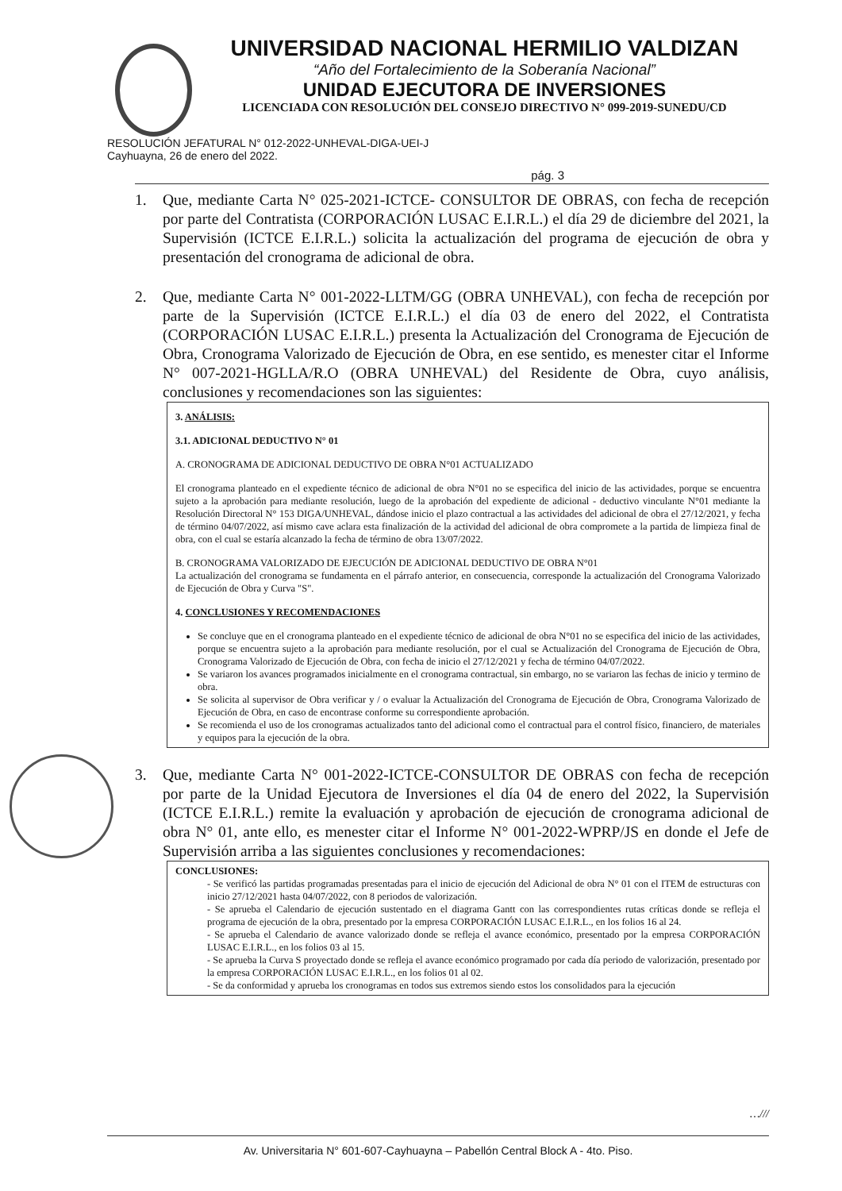UNIVERSIDAD NACIONAL HERMILIO VALDIZAN
“Año del Fortalecimiento de la Soberanía Nacional”
UNIDAD EJECUTORA DE INVERSIONES
LICENCIADA CON RESOLUCIÓN DEL CONSEJO DIRECTIVO N° 099-2019-SUNEDU/CD
RESOLUCIÓN JEFATURAL N° 012-2022-UNHEVAL-DIGA-UEI-J
Cayhuayna, 26 de enero del 2022.
pág. 3
1. Que, mediante Carta N° 025-2021-ICTCE- CONSULTOR DE OBRAS, con fecha de recepción por parte del Contratista (CORPORACIÓN LUSAC E.I.R.L.) el día 29 de diciembre del 2021, la Supervisión (ICTCE E.I.R.L.) solicita la actualización del programa de ejecución de obra y presentación del cronograma de adicional de obra.
2. Que, mediante Carta N° 001-2022-LLTM/GG (OBRA UNHEVAL), con fecha de recepción por parte de la Supervisión (ICTCE E.I.R.L.) el día 03 de enero del 2022, el Contratista (CORPORACIÓN LUSAC E.I.R.L.) presenta la Actualización del Cronograma de Ejecución de Obra, Cronograma Valorizado de Ejecución de Obra, en ese sentido, es menester citar el Informe N° 007-2021-HGLLA/R.O (OBRA UNHEVAL) del Residente de Obra, cuyo análisis, conclusiones y recomendaciones son las siguientes:
3. ANÁLISIS:
3.1. ADICIONAL DEDUCTIVO N° 01
A. CRONOGRAMA DE ADICIONAL DEDUCTIVO DE OBRA N°01 ACTUALIZADO
El cronograma planteado en el expediente técnico de adicional de obra N°01 no se especifica del inicio de las actividades, porque se encuentra sujeto a la aprobación para mediante resolución, luego de la aprobación del expediente de adicional - deductivo vinculante N°01 mediante la Resolución Directoral N° 153 DIGA/UNHEVAL, dándose inicio el plazo contractual a las actividades del adicional de obra el 27/12/2021, y fecha de término 04/07/2022, así mismo cave aclara esta finalización de la actividad del adicional de obra compromete a la partida de limpieza final de obra, con el cual se estaría alcanzado la fecha de término de obra 13/07/2022.
B. CRONOGRAMA VALORIZADO DE EJECUCIÓN DE ADICIONAL DEDUCTIVO DE OBRA N°01
La actualización del cronograma se fundamenta en el párrafo anterior, en consecuencia, corresponde la actualización del Cronograma Valorizado de Ejecución de Obra y Curva "S".
4. CONCLUSIONES Y RECOMENDACIONES
Se concluye que en el cronograma planteado en el expediente técnico de adicional de obra N°01 no se especifica del inicio de las actividades, porque se encuentra sujeto a la aprobación para mediante resolución, por el cual se Actualización del Cronograma de Ejecución de Obra, Cronograma Valorizado de Ejecución de Obra, con fecha de inicio el 27/12/2021 y fecha de término 04/07/2022.
Se variaron los avances programados inicialmente en el cronograma contractual, sin embargo, no se variaron las fechas de inicio y termino de obra.
Se solicita al supervisor de Obra verificar y / o evaluar la Actualización del Cronograma de Ejecución de Obra, Cronograma Valorizado de Ejecución de Obra, en caso de encontrase conforme su correspondiente aprobación.
Se recomienda el uso de los cronogramas actualizados tanto del adicional como el contractual para el control físico, financiero, de materiales y equipos para la ejecución de la obra.
3. Que, mediante Carta N° 001-2022-ICTCE-CONSULTOR DE OBRAS con fecha de recepción por parte de la Unidad Ejecutora de Inversiones el día 04 de enero del 2022, la Supervisión (ICTCE E.I.R.L.) remite la evaluación y aprobación de ejecución de cronograma adicional de obra N° 01, ante ello, es menester citar el Informe N° 001-2022-WPRP/JS en donde el Jefe de Supervisión arriba a las siguientes conclusiones y recomendaciones:
CONCLUSIONES:
- Se verificó las partidas programadas presentadas para el inicio de ejecución del Adicional de obra N° 01 con el ITEM de estructuras con inicio 27/12/2021 hasta 04/07/2022, con 8 periodos de valorización.
- Se aprueba el Calendario de ejecución sustentado en el diagrama Gantt con las correspondientes rutas críticas donde se refleja el programa de ejecución de la obra, presentado por la empresa CORPORACIÓN LUSAC E.I.R.L., en los folios 16 al 24.
- Se aprueba el Calendario de avance valorizado donde se refleja el avance económico, presentado por la empresa CORPORACIÓN LUSAC E.I.R.L., en los folios 03 al 15.
- Se aprueba la Curva S proyectado donde se refleja el avance económico programado por cada día periodo de valorización, presentado por la empresa CORPORACIÓN LUSAC E.I.R.L., en los folios 01 al 02.
- Se da conformidad y aprueba los cronogramas en todos sus extremos siendo estos los consolidados para la ejecución
…///
Av. Universitaria N° 601-607-Cayhuayna – Pabellón Central Block A - 4to. Piso.